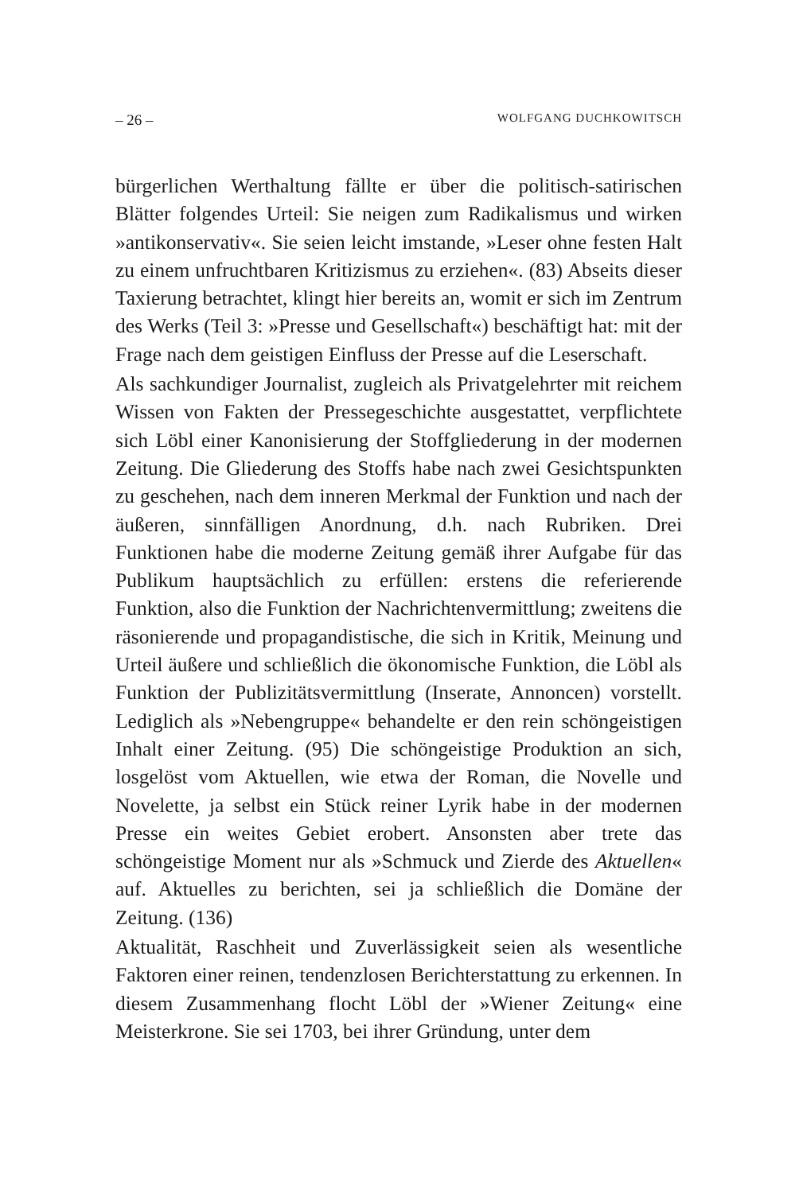– 26 – WOLFGANG DUCHKOWITSCH
bürgerlichen Werthaltung fällte er über die politisch-satirischen Blätter folgendes Urteil: Sie neigen zum Radikalismus und wirken »antikonservativ«. Sie seien leicht imstande, »Leser ohne festen Halt zu einem unfruchtbaren Kritizismus zu erziehen«. (83) Abseits dieser Taxierung betrachtet, klingt hier bereits an, womit er sich im Zentrum des Werks (Teil 3: »Presse und Gesellschaft«) beschäftigt hat: mit der Frage nach dem geistigen Einfluss der Presse auf die Leserschaft.
Als sachkundiger Journalist, zugleich als Privatgelehrter mit reichem Wissen von Fakten der Pressegeschichte ausgestattet, verpflichtete sich Löbl einer Kanonisierung der Stoffgliederung in der modernen Zeitung. Die Gliederung des Stoffs habe nach zwei Gesichtspunkten zu geschehen, nach dem inneren Merkmal der Funktion und nach der äußeren, sinnfälligen Anordnung, d.h. nach Rubriken. Drei Funktionen habe die moderne Zeitung gemäß ihrer Aufgabe für das Publikum hauptsächlich zu erfüllen: erstens die referierende Funktion, also die Funktion der Nachrichtenvermittlung; zweitens die räsonierende und propagandistische, die sich in Kritik, Meinung und Urteil äußere und schließlich die ökonomische Funktion, die Löbl als Funktion der Publizitätsvermittlung (Inserate, Annoncen) vorstellt. Lediglich als »Nebengruppe« behandelte er den rein schöngeistigen Inhalt einer Zeitung. (95) Die schöngeistige Produktion an sich, losgelöst vom Aktuellen, wie etwa der Roman, die Novelle und Novelette, ja selbst ein Stück reiner Lyrik habe in der modernen Presse ein weites Gebiet erobert. Ansonsten aber trete das schöngeistige Moment nur als »Schmuck und Zierde des Aktuellen« auf. Aktuelles zu berichten, sei ja schließlich die Domäne der Zeitung. (136)
Aktualität, Raschheit und Zuverlässigkeit seien als wesentliche Faktoren einer reinen, tendenzlosen Berichterstattung zu erkennen. In diesem Zusammenhang flocht Löbl der »Wiener Zeitung« eine Meisterkrone. Sie sei 1703, bei ihrer Gründung, unter dem